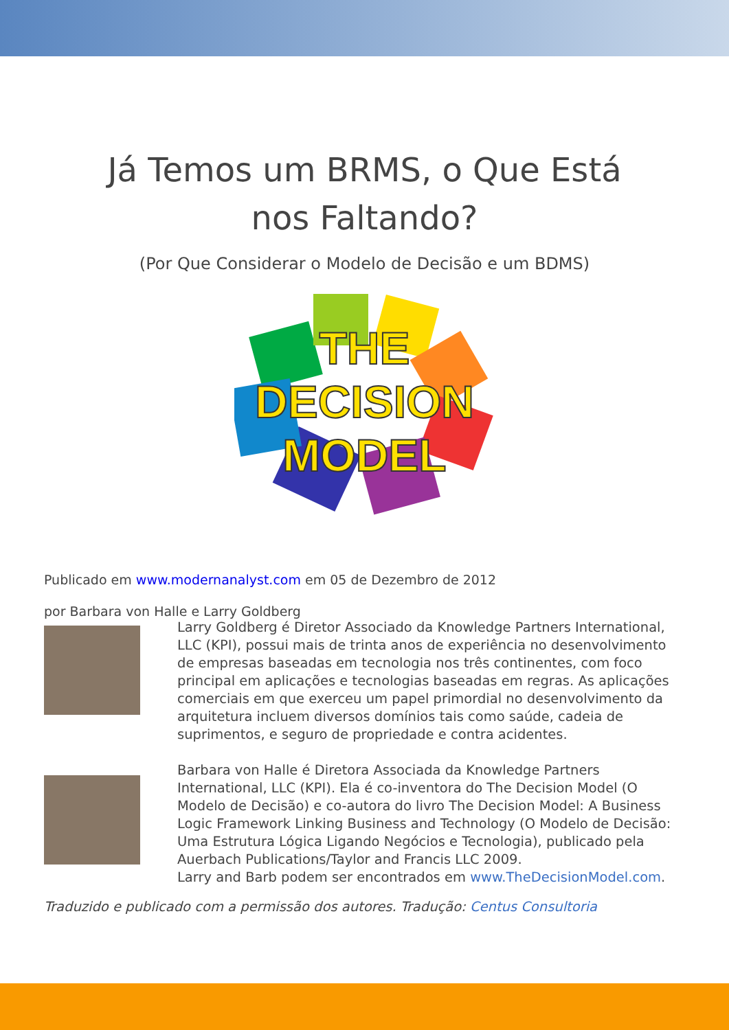Já Temos um BRMS, o Que Está nos Faltando?
(Por Que Considerar o Modelo de Decisão e um BDMS)
THE
DECISION
MODEL
Publicado em www.modernanalyst.com em 05 de Dezembro de 2012
por Barbara von Halle e Larry Goldberg
Larry Goldberg é Diretor Associado da Knowledge Partners International, LLC (KPI), possui mais de trinta anos de experiência no desenvolvimento de empresas baseadas em tecnologia nos três continentes, com foco principal em aplicações e tecnologias baseadas em regras. As aplicações comerciais em que exerceu um papel primordial no desenvolvimento da arquitetura incluem diversos domínios tais como saúde, cadeia de suprimentos, e seguro de propriedade e contra acidentes.
Barbara von Halle é Diretora Associada da Knowledge Partners International, LLC (KPI). Ela é co-inventora do The Decision Model (O Modelo de Decisão) e co-autora do livro The Decision Model: A Business Logic Framework Linking Business and Technology (O Modelo de Decisão: Uma Estrutura Lógica Ligando Negócios e Tecnologia), publicado pela Auerbach Publications/Taylor and Francis LLC 2009.
Larry and Barb podem ser encontrados em www.TheDecisionModel.com.
Traduzido e publicado com a permissão dos autores. Tradução: Centus Consultoria